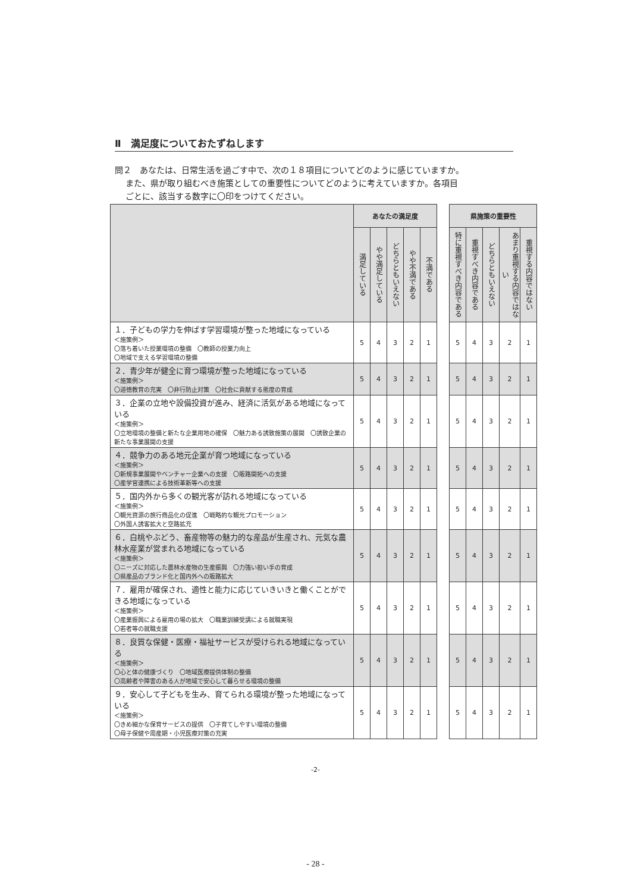Ⅱ　満足度についておたずねします
問２　あなたは、日常生活を過ごす中で、次の１８項目についてどのように感じていますか。
また、県が取り組むべき施策としての重要性についてどのように考えていますか。各項目
ごとに、該当する数字に〇印をつけてください。
| | あなたの満足度 | | | | | | 県施策の重要性 | | | | |
| | 満足している | やや満足している | どちらともいえない | やや不満である | 不満である | | 特に重視すべき内容である | 重視すべき内容である | どちらともいえない | あまり重視する内容ではない | 重視する内容ではない |
| １．子どもの学力を伸ばす学習環境が整った地域になっている ＜施策例＞ 〇落ち着いた授業環境の整備 〇教師の授業力向上 〇地域で支える学習環境の整備 | 5 | 4 | 3 | 2 | 1 | | 5 | 4 | 3 | 2 | 1 |
| ２．青少年が健全に育つ環境が整った地域になっている ＜施策例＞ 〇道徳教育の充実 〇非行防止対策 〇社会に貢献する態度の育成 | 5 | 4 | 3 | 2 | 1 | | 5 | 4 | 3 | 2 | 1 |
| ３．企業の立地や設備投資が進み、経済に活気がある地域になっている ＜施策例＞ 〇立地環境の整備と新たな企業用地の確保 〇魅力ある誘致施策の展開 〇誘致企業の新たな事業展開の支援 | 5 | 4 | 3 | 2 | 1 | | 5 | 4 | 3 | 2 | 1 |
| ４．競争力のある地元企業が育つ地域になっている ＜施策例＞ 〇新規事業展開やベンチャー企業への支援 〇販路開拓への支援 〇産学官連携による技術革新等への支援 | 5 | 4 | 3 | 2 | 1 | | 5 | 4 | 3 | 2 | 1 |
| ５．国内外から多くの観光客が訪れる地域になっている ＜施策例＞ 〇観光資源の旅行商品化の促進 〇戦略的な観光プロモーション 〇外国人誘客拡大と空路拡充 | 5 | 4 | 3 | 2 | 1 | | 5 | 4 | 3 | 2 | 1 |
| ６．白桃やぶどう、畜産物等の魅力的な産品が生産され、元気な農林水産業が営まれる地域になっている ＜施策例＞ 〇ニーズに対応した農林水産物の生産振興 〇力強い担い手の育成 〇県産品のブランド化と国内外への販路拡大 | 5 | 4 | 3 | 2 | 1 | | 5 | 4 | 3 | 2 | 1 |
| ７．雇用が確保され、適性と能力に応じていきいきと働くことができる地域になっている ＜施策例＞ 〇産業振興による雇用の場の拡大 〇職業訓練受講による就職実現 〇若者等の就職支援 | 5 | 4 | 3 | 2 | 1 | | 5 | 4 | 3 | 2 | 1 |
| ８．良質な保健・医療・福祉サービスが受けられる地域になっている ＜施策例＞ 〇心と体の健康づくり 〇地域医療提供体制の整備 〇高齢者や障害のある人が地域で安心して暮らせる環境の整備 | 5 | 4 | 3 | 2 | 1 | | 5 | 4 | 3 | 2 | 1 |
| ９．安心して子どもを生み、育てられる環境が整った地域になっている ＜施策例＞ 〇きめ細かな保育サービスの提供 〇子育てしやすい環境の整備 〇母子保健や周産期・小児医療対策の充実 | 5 | 4 | 3 | 2 | 1 | | 5 | 4 | 3 | 2 | 1 |
-2-
- 28 -